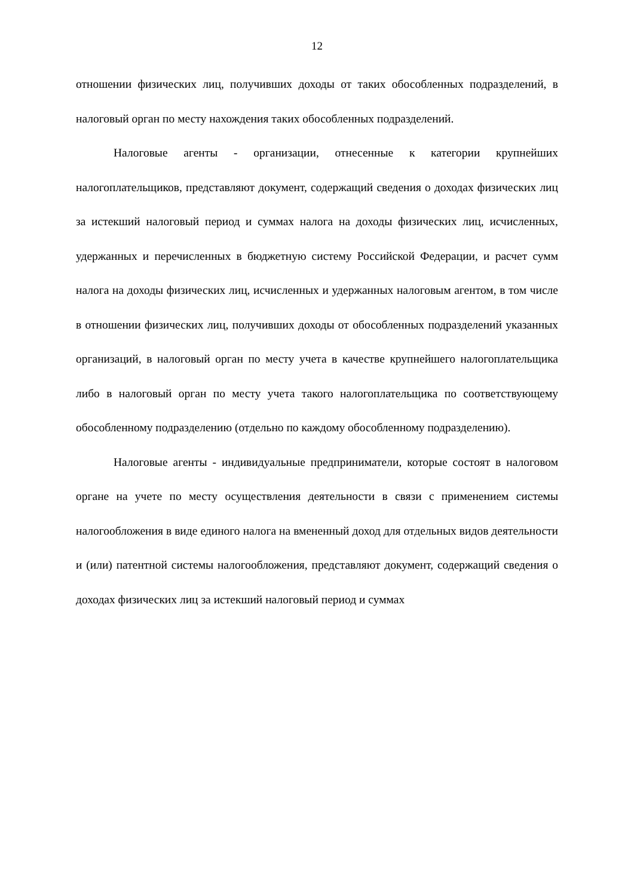12
отношении физических лиц, получивших доходы от таких обособленных подразделений, в налоговый орган по месту нахождения таких обособленных подразделений.
Налоговые агенты - организации, отнесенные к категории крупнейших налогоплательщиков, представляют документ, содержащий сведения о доходах физических лиц за истекший налоговый период и суммах налога на доходы физических лиц, исчисленных, удержанных и перечисленных в бюджетную систему Российской Федерации, и расчет сумм налога на доходы физических лиц, исчисленных и удержанных налоговым агентом, в том числе в отношении физических лиц, получивших доходы от обособленных подразделений указанных организаций, в налоговый орган по месту учета в качестве крупнейшего налогоплательщика либо в налоговый орган по месту учета такого налогоплательщика по соответствующему обособленному подразделению (отдельно по каждому обособленному подразделению).
Налоговые агенты - индивидуальные предприниматели, которые состоят в налоговом органе на учете по месту осуществления деятельности в связи с применением системы налогообложения в виде единого налога на вмененный доход для отдельных видов деятельности и (или) патентной системы налогообложения, представляют документ, содержащий сведения о доходах физических лиц за истекший налоговый период и суммах